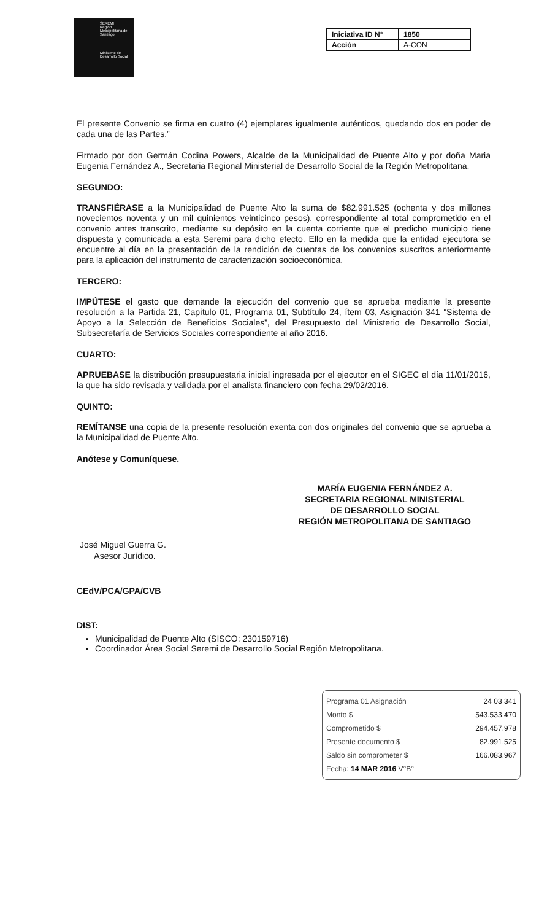SEREMI
Región Metropolitana de Santiago
Ministerio de Desarrollo Social
| Iniciativa ID N° | 1850 |
| Acción | A-CON |
El presente Convenio se firma en cuatro (4) ejemplares igualmente auténticos, quedando dos en poder de cada una de las Partes.”
Firmado por don Germán Codina Powers, Alcalde de la Municipalidad de Puente Alto y por doña Maria Eugenia Fernández A., Secretaria Regional Ministerial de Desarrollo Social de la Región Metropolitana.
SEGUNDO:
TRANSFIÉRASE a la Municipalidad de Puente Alto la suma de $82.991.525 (ochenta y dos millones novecientos noventa y un mil quinientos veinticinco pesos), correspondiente al total comprometido en el convenio antes transcrito, mediante su depósito en la cuenta corriente que el predicho municipio tiene dispuesta y comunicada a esta Seremi para dicho efecto. Ello en la medida que la entidad ejecutora se encuentre al día en la presentación de la rendición de cuentas de los convenios suscritos anteriormente para la aplicación del instrumento de caracterización socioeconómica.
TERCERO:
IMPÚTESE el gasto que demande la ejecución del convenio que se aprueba mediante la presente resolución a la Partida 21, Capítulo 01, Programa 01, Subtítulo 24, ítem 03, Asignación 341 “Sistema de Apoyo a la Selección de Beneficios Sociales”, del Presupuesto del Ministerio de Desarrollo Social, Subsecretaría de Servicios Sociales correspondiente al año 2016.
CUARTO:
APRUEBASE la distribución presupuestaria inicial ingresada pcr el ejecutor en el SIGEC el día 11/01/2016, la que ha sido revisada y validada por el analista financiero con fecha 29/02/2016.
QUINTO:
REMÍTANSE una copia de la presente resolución exenta con dos originales del convenio que se aprueba a la Municipalidad de Puente Alto.
Anótese y Comuníquese.
MARÍA EUGENIA FERNÁNDEZ A.
SECRETARIA REGIONAL MINISTERIAL
DE DESARROLLO SOCIAL
REGIÓN METROPOLITANA DE SANTIAGO
José Miguel Guerra G.
Asesor Jurídico.
CEdV/PCA/GPA/CVB
DIST:
Municipalidad de Puente Alto (SISCO: 230159716)
Coordinador Área Social Seremi de Desarrollo Social Región Metropolitana.
Programa 01 Asignación 24 03 341
Monto $ 543.533.470
Comprometido $ 294.457.978
Presente documento $ 82.991.525
Saldo sin comprometer $ 166.083.967
Fecha: 14 MAR 2016 V°B°